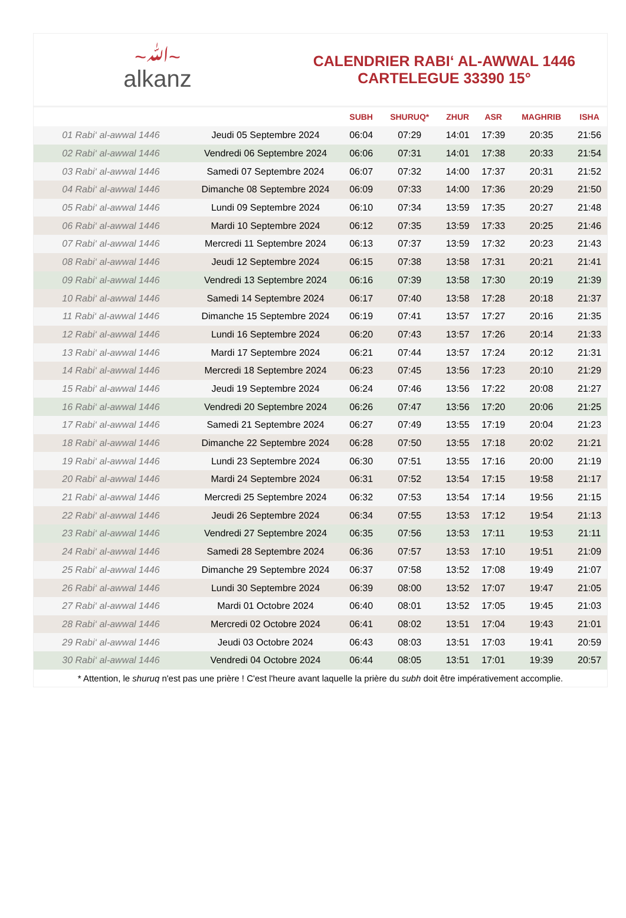~ﷲ~
alkanz
CALENDRIER RABI‘ AL-AWWAL 1446
CARTELEGUE 33390 15°
| | | SUBH | SHURUQ* | ZHUR | ASR | MAGHRIB | ISHA |
| --- | --- | --- | --- | --- | --- | --- | --- |
| 01 Rabi‘ al-awwal 1446 | Jeudi 05 Septembre 2024 | 06:04 | 07:29 | 14:01 | 17:39 | 20:35 | 21:56 |
| 02 Rabi‘ al-awwal 1446 | Vendredi 06 Septembre 2024 | 06:06 | 07:31 | 14:01 | 17:38 | 20:33 | 21:54 |
| 03 Rabi‘ al-awwal 1446 | Samedi 07 Septembre 2024 | 06:07 | 07:32 | 14:00 | 17:37 | 20:31 | 21:52 |
| 04 Rabi‘ al-awwal 1446 | Dimanche 08 Septembre 2024 | 06:09 | 07:33 | 14:00 | 17:36 | 20:29 | 21:50 |
| 05 Rabi‘ al-awwal 1446 | Lundi 09 Septembre 2024 | 06:10 | 07:34 | 13:59 | 17:35 | 20:27 | 21:48 |
| 06 Rabi‘ al-awwal 1446 | Mardi 10 Septembre 2024 | 06:12 | 07:35 | 13:59 | 17:33 | 20:25 | 21:46 |
| 07 Rabi‘ al-awwal 1446 | Mercredi 11 Septembre 2024 | 06:13 | 07:37 | 13:59 | 17:32 | 20:23 | 21:43 |
| 08 Rabi‘ al-awwal 1446 | Jeudi 12 Septembre 2024 | 06:15 | 07:38 | 13:58 | 17:31 | 20:21 | 21:41 |
| 09 Rabi‘ al-awwal 1446 | Vendredi 13 Septembre 2024 | 06:16 | 07:39 | 13:58 | 17:30 | 20:19 | 21:39 |
| 10 Rabi‘ al-awwal 1446 | Samedi 14 Septembre 2024 | 06:17 | 07:40 | 13:58 | 17:28 | 20:18 | 21:37 |
| 11 Rabi‘ al-awwal 1446 | Dimanche 15 Septembre 2024 | 06:19 | 07:41 | 13:57 | 17:27 | 20:16 | 21:35 |
| 12 Rabi‘ al-awwal 1446 | Lundi 16 Septembre 2024 | 06:20 | 07:43 | 13:57 | 17:26 | 20:14 | 21:33 |
| 13 Rabi‘ al-awwal 1446 | Mardi 17 Septembre 2024 | 06:21 | 07:44 | 13:57 | 17:24 | 20:12 | 21:31 |
| 14 Rabi‘ al-awwal 1446 | Mercredi 18 Septembre 2024 | 06:23 | 07:45 | 13:56 | 17:23 | 20:10 | 21:29 |
| 15 Rabi‘ al-awwal 1446 | Jeudi 19 Septembre 2024 | 06:24 | 07:46 | 13:56 | 17:22 | 20:08 | 21:27 |
| 16 Rabi‘ al-awwal 1446 | Vendredi 20 Septembre 2024 | 06:26 | 07:47 | 13:56 | 17:20 | 20:06 | 21:25 |
| 17 Rabi‘ al-awwal 1446 | Samedi 21 Septembre 2024 | 06:27 | 07:49 | 13:55 | 17:19 | 20:04 | 21:23 |
| 18 Rabi‘ al-awwal 1446 | Dimanche 22 Septembre 2024 | 06:28 | 07:50 | 13:55 | 17:18 | 20:02 | 21:21 |
| 19 Rabi‘ al-awwal 1446 | Lundi 23 Septembre 2024 | 06:30 | 07:51 | 13:55 | 17:16 | 20:00 | 21:19 |
| 20 Rabi‘ al-awwal 1446 | Mardi 24 Septembre 2024 | 06:31 | 07:52 | 13:54 | 17:15 | 19:58 | 21:17 |
| 21 Rabi‘ al-awwal 1446 | Mercredi 25 Septembre 2024 | 06:32 | 07:53 | 13:54 | 17:14 | 19:56 | 21:15 |
| 22 Rabi‘ al-awwal 1446 | Jeudi 26 Septembre 2024 | 06:34 | 07:55 | 13:53 | 17:12 | 19:54 | 21:13 |
| 23 Rabi‘ al-awwal 1446 | Vendredi 27 Septembre 2024 | 06:35 | 07:56 | 13:53 | 17:11 | 19:53 | 21:11 |
| 24 Rabi‘ al-awwal 1446 | Samedi 28 Septembre 2024 | 06:36 | 07:57 | 13:53 | 17:10 | 19:51 | 21:09 |
| 25 Rabi‘ al-awwal 1446 | Dimanche 29 Septembre 2024 | 06:37 | 07:58 | 13:52 | 17:08 | 19:49 | 21:07 |
| 26 Rabi‘ al-awwal 1446 | Lundi 30 Septembre 2024 | 06:39 | 08:00 | 13:52 | 17:07 | 19:47 | 21:05 |
| 27 Rabi‘ al-awwal 1446 | Mardi 01 Octobre 2024 | 06:40 | 08:01 | 13:52 | 17:05 | 19:45 | 21:03 |
| 28 Rabi‘ al-awwal 1446 | Mercredi 02 Octobre 2024 | 06:41 | 08:02 | 13:51 | 17:04 | 19:43 | 21:01 |
| 29 Rabi‘ al-awwal 1446 | Jeudi 03 Octobre 2024 | 06:43 | 08:03 | 13:51 | 17:03 | 19:41 | 20:59 |
| 30 Rabi‘ al-awwal 1446 | Vendredi 04 Octobre 2024 | 06:44 | 08:05 | 13:51 | 17:01 | 19:39 | 20:57 |
* Attention, le shuruq n'est pas une prière ! C'est l'heure avant laquelle la prière du subh doit être impérativement accomplie.